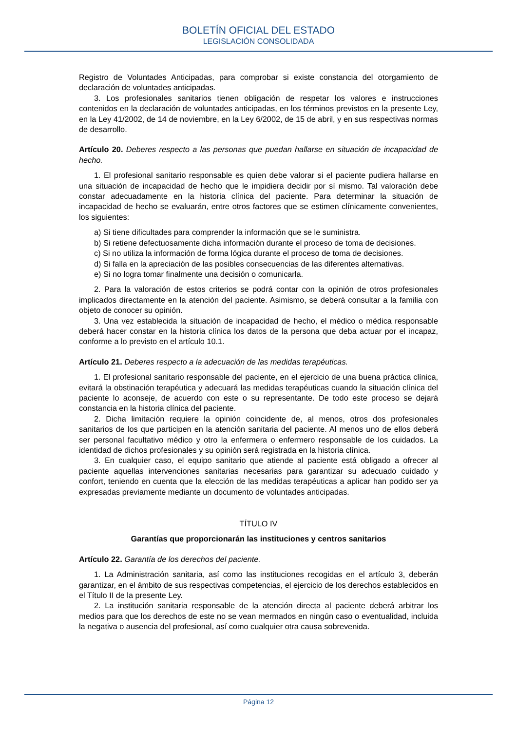BOLETÍN OFICIAL DEL ESTADO
LEGISLACIÓN CONSOLIDADA
Registro de Voluntades Anticipadas, para comprobar si existe constancia del otorgamiento de declaración de voluntades anticipadas.
3. Los profesionales sanitarios tienen obligación de respetar los valores e instrucciones contenidos en la declaración de voluntades anticipadas, en los términos previstos en la presente Ley, en la Ley 41/2002, de 14 de noviembre, en la Ley 6/2002, de 15 de abril, y en sus respectivas normas de desarrollo.
Artículo 20. Deberes respecto a las personas que puedan hallarse en situación de incapacidad de hecho.
1. El profesional sanitario responsable es quien debe valorar si el paciente pudiera hallarse en una situación de incapacidad de hecho que le impidiera decidir por sí mismo. Tal valoración debe constar adecuadamente en la historia clínica del paciente. Para determinar la situación de incapacidad de hecho se evaluarán, entre otros factores que se estimen clínicamente convenientes, los siguientes:
a) Si tiene dificultades para comprender la información que se le suministra.
b) Si retiene defectuosamente dicha información durante el proceso de toma de decisiones.
c) Si no utiliza la información de forma lógica durante el proceso de toma de decisiones.
d) Si falla en la apreciación de las posibles consecuencias de las diferentes alternativas.
e) Si no logra tomar finalmente una decisión o comunicarla.
2. Para la valoración de estos criterios se podrá contar con la opinión de otros profesionales implicados directamente en la atención del paciente. Asimismo, se deberá consultar a la familia con objeto de conocer su opinión.
3. Una vez establecida la situación de incapacidad de hecho, el médico o médica responsable deberá hacer constar en la historia clínica los datos de la persona que deba actuar por el incapaz, conforme a lo previsto en el artículo 10.1.
Artículo 21. Deberes respecto a la adecuación de las medidas terapéuticas.
1. El profesional sanitario responsable del paciente, en el ejercicio de una buena práctica clínica, evitará la obstinación terapéutica y adecuará las medidas terapéuticas cuando la situación clínica del paciente lo aconseje, de acuerdo con este o su representante. De todo este proceso se dejará constancia en la historia clínica del paciente.
2. Dicha limitación requiere la opinión coincidente de, al menos, otros dos profesionales sanitarios de los que participen en la atención sanitaria del paciente. Al menos uno de ellos deberá ser personal facultativo médico y otro la enfermera o enfermero responsable de los cuidados. La identidad de dichos profesionales y su opinión será registrada en la historia clínica.
3. En cualquier caso, el equipo sanitario que atiende al paciente está obligado a ofrecer al paciente aquellas intervenciones sanitarias necesarias para garantizar su adecuado cuidado y confort, teniendo en cuenta que la elección de las medidas terapéuticas a aplicar han podido ser ya expresadas previamente mediante un documento de voluntades anticipadas.
TÍTULO IV
Garantías que proporcionarán las instituciones y centros sanitarios
Artículo 22. Garantía de los derechos del paciente.
1. La Administración sanitaria, así como las instituciones recogidas en el artículo 3, deberán garantizar, en el ámbito de sus respectivas competencias, el ejercicio de los derechos establecidos en el Título II de la presente Ley.
2. La institución sanitaria responsable de la atención directa al paciente deberá arbitrar los medios para que los derechos de este no se vean mermados en ningún caso o eventualidad, incluida la negativa o ausencia del profesional, así como cualquier otra causa sobrevenida.
Página 12